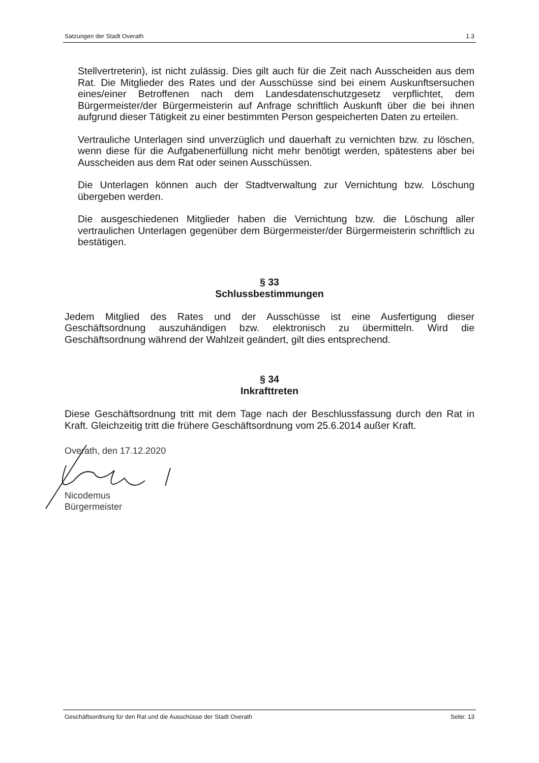Satzungen der Stadt Overath 1.3
Stellvertreterin), ist nicht zulässig. Dies gilt auch für die Zeit nach Ausscheiden aus dem Rat. Die Mitglieder des Rates und der Ausschüsse sind bei einem Auskunftsersuchen eines/einer Betroffenen nach dem Landesdatenschutzgesetz verpflichtet, dem Bürgermeister/der Bürgermeisterin auf Anfrage schriftlich Auskunft über die bei ihnen aufgrund dieser Tätigkeit zu einer bestimmten Person gespeicherten Daten zu erteilen.
Vertrauliche Unterlagen sind unverzüglich und dauerhaft zu vernichten bzw. zu löschen, wenn diese für die Aufgabenerfüllung nicht mehr benötigt werden, spätestens aber bei Ausscheiden aus dem Rat oder seinen Ausschüssen.
Die Unterlagen können auch der Stadtverwaltung zur Vernichtung bzw. Löschung übergeben werden.
Die ausgeschiedenen Mitglieder haben die Vernichtung bzw. die Löschung aller vertraulichen Unterlagen gegenüber dem Bürgermeister/der Bürgermeisterin schriftlich zu bestätigen.
§ 33
Schlussbestimmungen
Jedem Mitglied des Rates und der Ausschüsse ist eine Ausfertigung dieser Geschäftsordnung auszuhändigen bzw. elektronisch zu übermitteln. Wird die Geschäftsordnung während der Wahlzeit geändert, gilt dies entsprechend.
§ 34
Inkrafttreten
Diese Geschäftsordnung tritt mit dem Tage nach der Beschlussfassung durch den Rat in Kraft. Gleichzeitig tritt die frühere Geschäftsordnung vom 25.6.2014 außer Kraft.
Overath, den 17.12.2020
Nicodemus
Bürgermeister
Geschäftsordnung für den Rat und die Ausschüsse der Stadt Overath Seite: 13